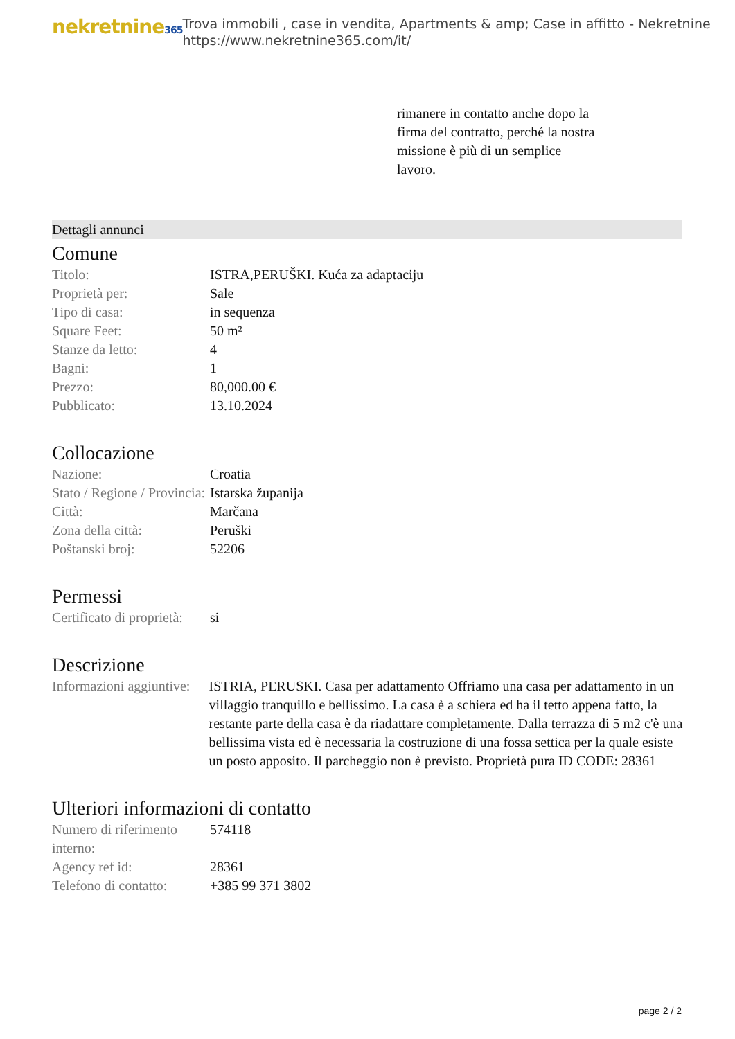nekretnine365
Trova immobili , case in vendita, Apartments & amp; Case in affitto - Nekretnine
https://www.nekretnine365.com/it/
rimanere in contatto anche dopo la firma del contratto, perché la nostra missione è più di un semplice lavoro.
Dettagli annunci
Comune
| Titolo: | ISTRA,PERUŠKI. Kuća za adaptaciju |
| Proprietà per: | Sale |
| Tipo di casa: | in sequenza |
| Square Feet: | 50 m² |
| Stanze da letto: | 4 |
| Bagni: | 1 |
| Prezzo: | 80,000.00 € |
| Pubblicato: | 13.10.2024 |
Collocazione
| Nazione: | Croatia |
| Stato / Regione / Provincia: | Istarska županija |
| Città: | Marčana |
| Zona della città: | Peruški |
| Poštanski broj: | 52206 |
Permessi
| Certificato di proprietà: | si |
Descrizione
| Informazioni aggiuntive: | ISTRIA, PERUSKI. Casa per adattamento Offriamo una casa per adattamento in un villaggio tranquillo e bellissimo. La casa è a schiera ed ha il tetto appena fatto, la restante parte della casa è da riadattare completamente. Dalla terrazza di 5 m2 c'è una bellissima vista ed è necessaria la costruzione di una fossa settica per la quale esiste un posto apposito. Il parcheggio non è previsto. Proprietà pura ID CODE: 28361 |
Ulteriori informazioni di contatto
| Numero di riferimento interno: | 574118 |
| Agency ref id: | 28361 |
| Telefono di contatto: | +385 99 371 3802 |
page 2 / 2